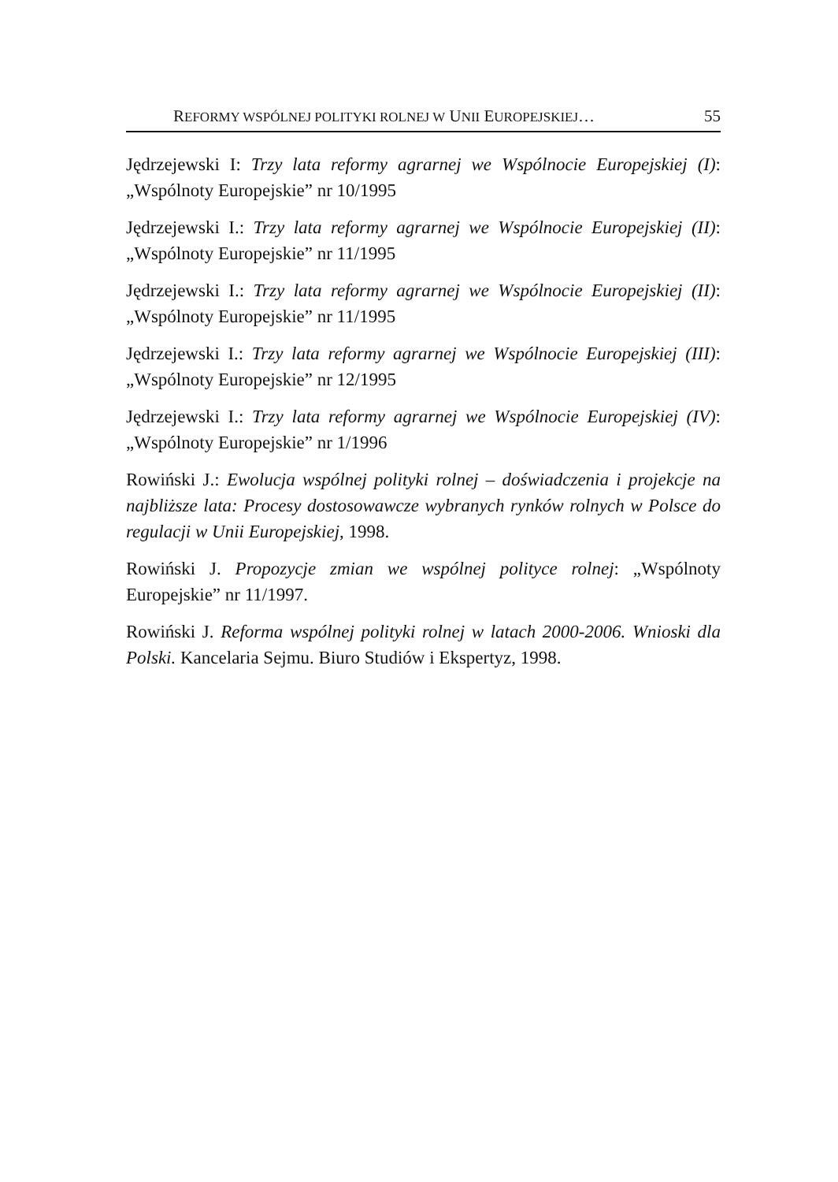REFORMY WSPÓLNEJ POLITYKI ROLNEJ W UNII EUROPEJSKIEJ… 55
Jędrzejewski I: Trzy lata reformy agrarnej we Wspólnocie Europejskiej (I): „Wspólnoty Europejskie” nr 10/1995
Jędrzejewski I.: Trzy lata reformy agrarnej we Wspólnocie Europejskiej (II): „Wspólnoty Europejskie” nr 11/1995
Jędrzejewski I.: Trzy lata reformy agrarnej we Wspólnocie Europejskiej (II): „Wspólnoty Europejskie” nr 11/1995
Jędrzejewski I.: Trzy lata reformy agrarnej we Wspólnocie Europejskiej (III): „Wspólnoty Europejskie” nr 12/1995
Jędrzejewski I.: Trzy lata reformy agrarnej we Wspólnocie Europejskiej (IV): „Wspólnoty Europejskie” nr 1/1996
Rowiński J.: Ewolucja wspólnej polityki rolnej – doświadczenia i projekcje na najbliższe lata: Procesy dostosowawcze wybranych rynków rolnych w Polsce do regulacji w Unii Europejskiej, 1998.
Rowiński J. Propozycje zmian we wspólnej polityce rolnej: „Wspólnoty Europejskie” nr 11/1997.
Rowiński J. Reforma wspólnej polityki rolnej w latach 2000-2006. Wnioski dla Polski. Kancelaria Sejmu. Biuro Studiów i Ekspertyz, 1998.